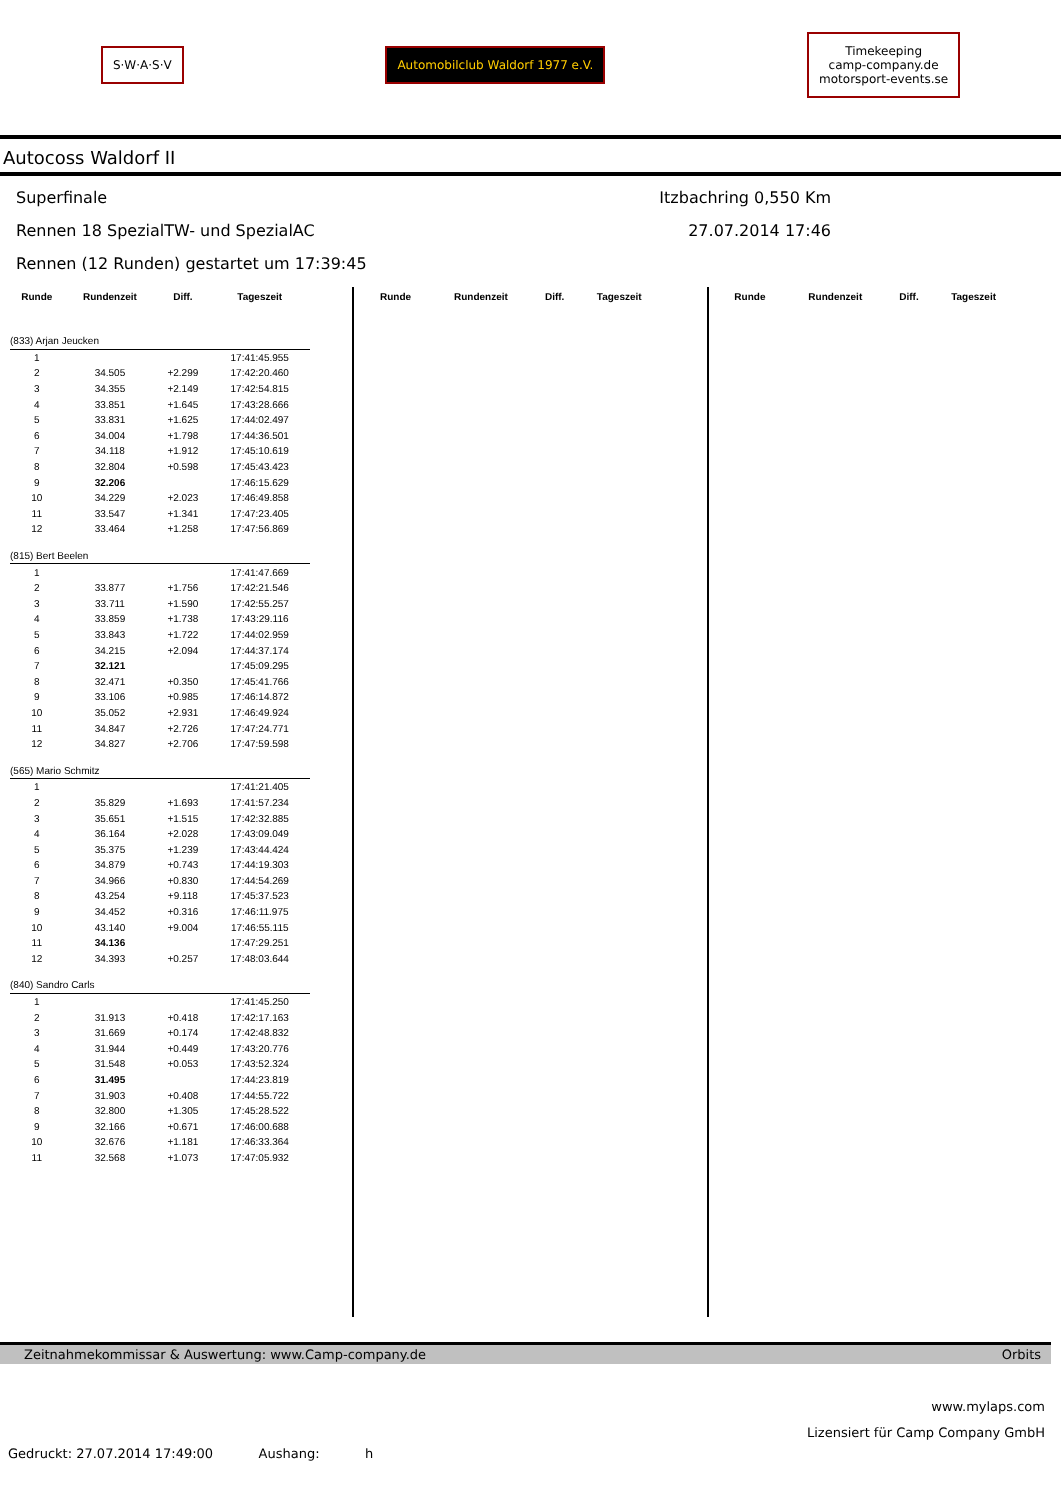S·W·A·S·V
Automobilclub Waldorf 1977 e.V.
Timekeeping
camp-company.de
motorsport-events.se
Autocoss Waldorf II
Superfinale Itzbachring 0,550 Km
Rennen 18 SpezialTW- und SpezialAC 27.07.2014 17:46
Rennen (12 Runden) gestartet um 17:39:45
| Runde | Rundenzeit | Diff. | Tageszeit |
| --- | --- | --- | --- |
| (833) Arjan Jeucken | | | |
| 1 | | | 17:41:45.955 |
| 2 | 34.505 | +2.299 | 17:42:20.460 |
| 3 | 34.355 | +2.149 | 17:42:54.815 |
| 4 | 33.851 | +1.645 | 17:43:28.666 |
| 5 | 33.831 | +1.625 | 17:44:02.497 |
| 6 | 34.004 | +1.798 | 17:44:36.501 |
| 7 | 34.118 | +1.912 | 17:45:10.619 |
| 8 | 32.804 | +0.598 | 17:45:43.423 |
| 9 | 32.206 | | 17:46:15.629 |
| 10 | 34.229 | +2.023 | 17:46:49.858 |
| 11 | 33.547 | +1.341 | 17:47:23.405 |
| 12 | 33.464 | +1.258 | 17:47:56.869 |
| (815) Bert Beelen | | | |
| 1 | | | 17:41:47.669 |
| 2 | 33.877 | +1.756 | 17:42:21.546 |
| 3 | 33.711 | +1.590 | 17:42:55.257 |
| 4 | 33.859 | +1.738 | 17:43:29.116 |
| 5 | 33.843 | +1.722 | 17:44:02.959 |
| 6 | 34.215 | +2.094 | 17:44:37.174 |
| 7 | 32.121 | | 17:45:09.295 |
| 8 | 32.471 | +0.350 | 17:45:41.766 |
| 9 | 33.106 | +0.985 | 17:46:14.872 |
| 10 | 35.052 | +2.931 | 17:46:49.924 |
| 11 | 34.847 | +2.726 | 17:47:24.771 |
| 12 | 34.827 | +2.706 | 17:47:59.598 |
| (565) Mario Schmitz | | | |
| 1 | | | 17:41:21.405 |
| 2 | 35.829 | +1.693 | 17:41:57.234 |
| 3 | 35.651 | +1.515 | 17:42:32.885 |
| 4 | 36.164 | +2.028 | 17:43:09.049 |
| 5 | 35.375 | +1.239 | 17:43:44.424 |
| 6 | 34.879 | +0.743 | 17:44:19.303 |
| 7 | 34.966 | +0.830 | 17:44:54.269 |
| 8 | 43.254 | +9.118 | 17:45:37.523 |
| 9 | 34.452 | +0.316 | 17:46:11.975 |
| 10 | 43.140 | +9.004 | 17:46:55.115 |
| 11 | 34.136 | | 17:47:29.251 |
| 12 | 34.393 | +0.257 | 17:48:03.644 |
| (840) Sandro Carls | | | |
| 1 | | | 17:41:45.250 |
| 2 | 31.913 | +0.418 | 17:42:17.163 |
| 3 | 31.669 | +0.174 | 17:42:48.832 |
| 4 | 31.944 | +0.449 | 17:43:20.776 |
| 5 | 31.548 | +0.053 | 17:43:52.324 |
| 6 | 31.495 | | 17:44:23.819 |
| 7 | 31.903 | +0.408 | 17:44:55.722 |
| 8 | 32.800 | +1.305 | 17:45:28.522 |
| 9 | 32.166 | +0.671 | 17:46:00.688 |
| 10 | 32.676 | +1.181 | 17:46:33.364 |
| 11 | 32.568 | +1.073 | 17:47:05.932 |
| Runde | Rundenzeit | Diff. | Tageszeit |
| --- | --- | --- | --- |
| Runde | Rundenzeit | Diff. | Tageszeit |
| --- | --- | --- | --- |
Zeitnahmekommissar & Auswertung: www.Camp-company.de Orbits
www.mylaps.com
Lizensiert für Camp Company GmbH
Gedruckt: 27.07.2014 17:49:00 Aushang: h